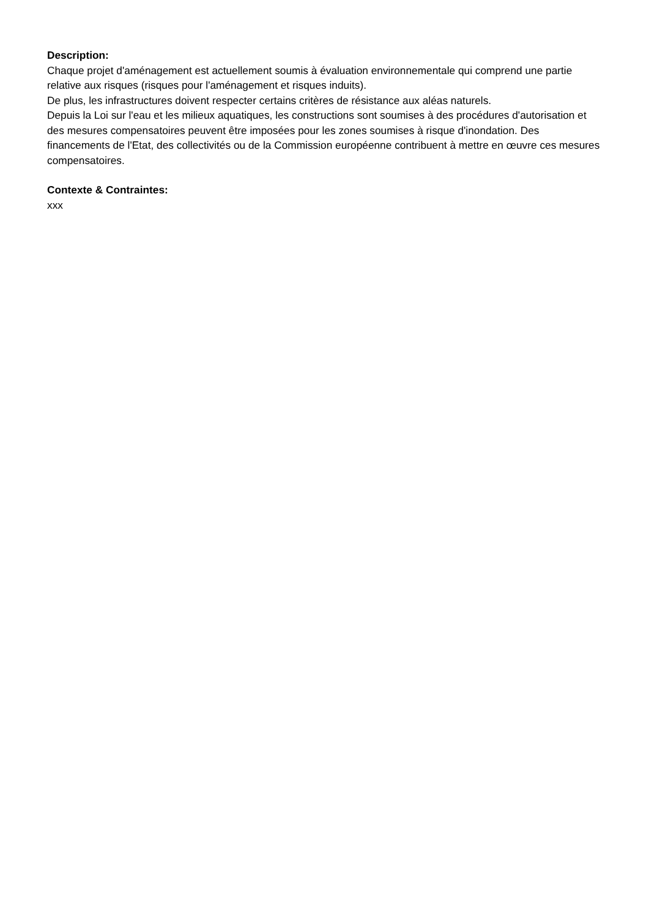Description:
Chaque projet d'aménagement est actuellement soumis à évaluation environnementale qui comprend une partie relative aux risques (risques pour l'aménagement et risques induits).
De plus, les infrastructures doivent respecter certains critères de résistance aux aléas naturels.
Depuis la Loi sur l'eau et les milieux aquatiques, les constructions sont soumises à des procédures d'autorisation et des mesures compensatoires peuvent être imposées pour les zones soumises à risque d'inondation. Des financements de l'Etat, des collectivités ou de la Commission européenne contribuent à mettre en œuvre ces mesures compensatoires.
Contexte & Contraintes:
xxx